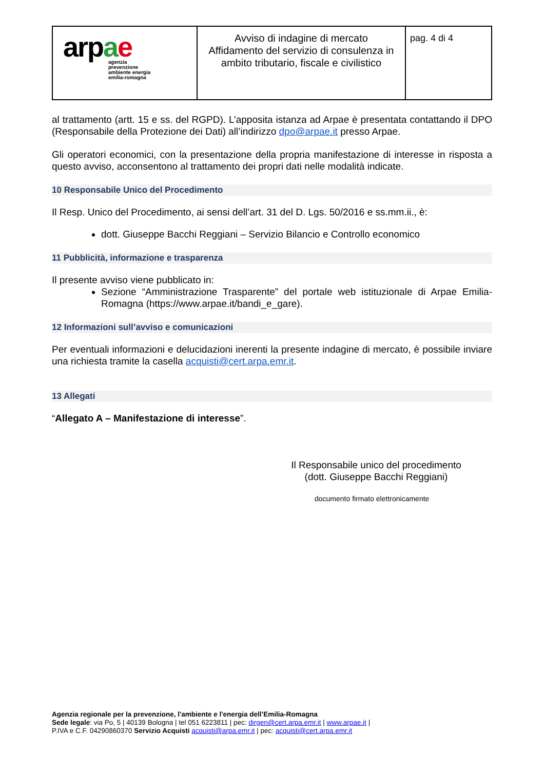| ar p a e agenzia prevenzione ambiente energia emilia-romagna | Avviso di indagine di mercato Affidamento del servizio di consulenza in ambito tributario, fiscale e civilistico | pag. 4 di 4 |
al trattamento (artt. 15 e ss. del RGPD). L’apposita istanza ad Arpae è presentata contattando il DPO (Responsabile della Protezione dei Dati) all’indirizzo dpo@arpae.it presso Arpae.
Gli operatori economici, con la presentazione della propria manifestazione di interesse in risposta a questo avviso, acconsentono al trattamento dei propri dati nelle modalità indicate.
10 Responsabile Unico del Procedimento
Il Resp. Unico del Procedimento, ai sensi dell’art. 31 del D. Lgs. 50/2016 e ss.mm.ii., è:
dott. Giuseppe Bacchi Reggiani – Servizio Bilancio e Controllo economico
11 Pubblicità, informazione e trasparenza
Il presente avviso viene pubblicato in:
Sezione “Amministrazione Trasparente” del portale web istituzionale di Arpae Emilia-Romagna (https://www.arpae.it/bandi_e_gare).
12 Informazioni sull’avviso e comunicazioni
Per eventuali informazioni e delucidazioni inerenti la presente indagine di mercato, è possibile inviare una richiesta tramite la casella acquisti@cert.arpa.emr.it.
13 Allegati
“Allegato A – Manifestazione di interesse”.
Il Responsabile unico del procedimento
(dott. Giuseppe Bacchi Reggiani)
documento firmato elettronicamente
Agenzia regionale per la prevenzione, l'ambiente e l'energia dell’Emilia-Romagna
Sede legale: via Po, 5 | 40139 Bologna | tel 051 6223811 | pec: dirgen@cert.arpa.emr.it | www.arpae.it |
P.IVA e C.F. 04290860370 Servizio Acquisti acquisti@arpa.emr.it | pec: acquisti@cert.arpa.emr.it